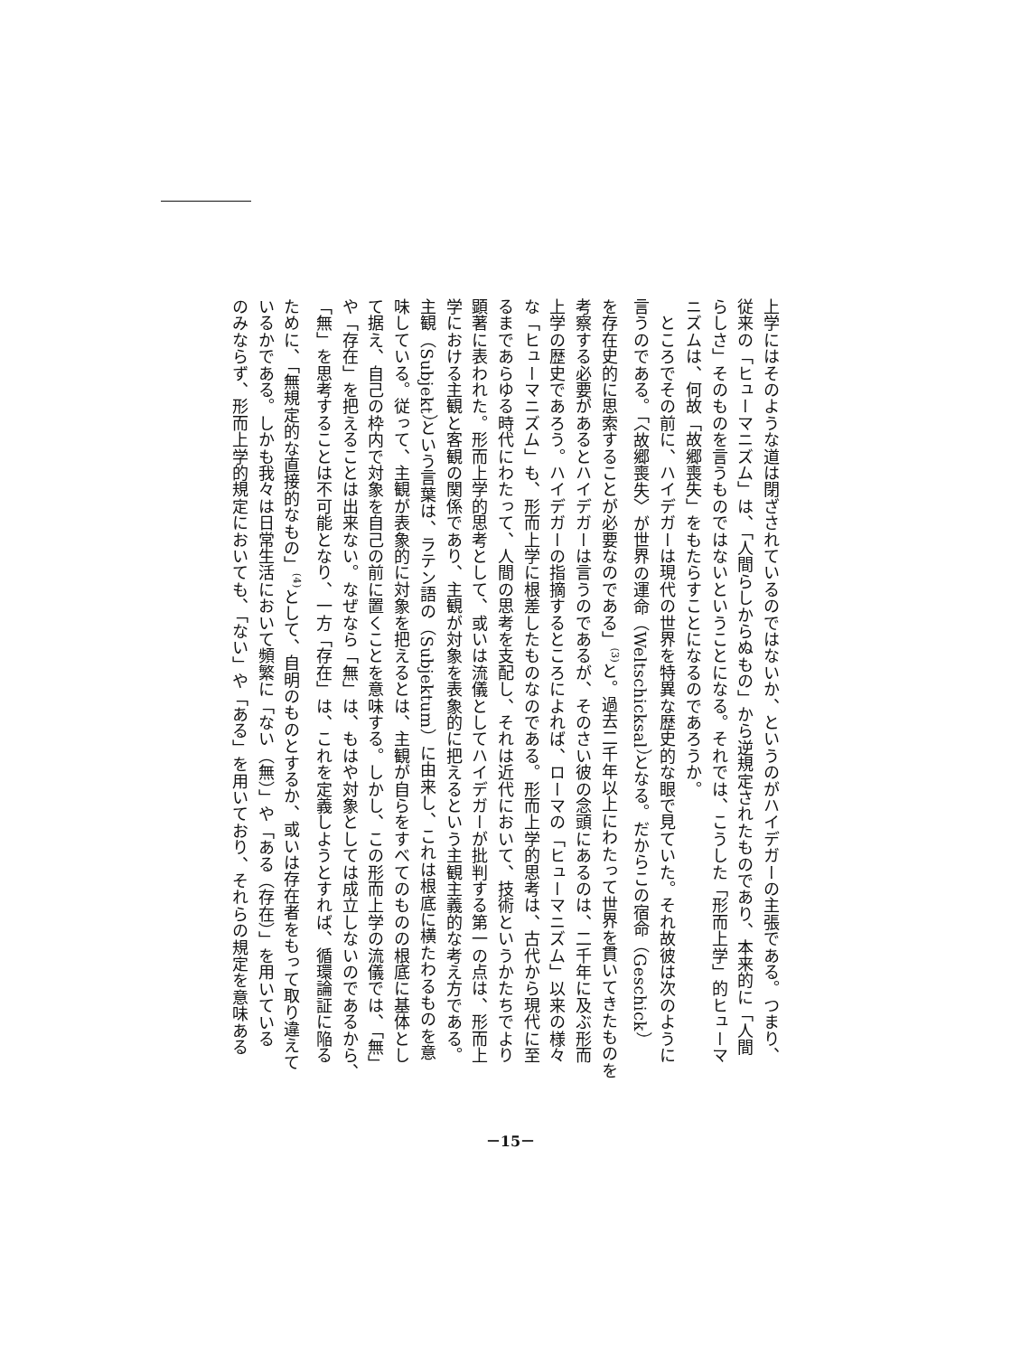上学にはそのような道は閉ざされているのではないか、というのがハイデガーの主張である。つまり、
従来の「ヒューマニズム」は、「人間らしからぬもの」から逆規定されたものであり、本来的に「人間
らしさ」そのものを言うものではないということになる。それでは、こうした「形而上学」的ヒューマ
ニズムは、何故「故郷喪失」をもたらすことになるのであろうか。
　ところでその前に、ハイデガーは現代の世界を特異な歴史的な眼で見ていた。それ故彼は次のように
言うのである。「〈故郷喪失〉が世界の運命（Weltschicksal）となる。だからこの宿命（Geschick）
を存在史的に思索することが必要なのである」<sup>(3)</sup>と。過去二千年以上にわたって世界を貫いてきたものを
考察する必要があるとハイデガーは言うのであるが、そのさい彼の念頭にあるのは、二千年に及ぶ形而
上学の歴史であろう。ハイデガーの指摘するところによれば、ローマの「ヒューマニズム」以来の様々
な「ヒューマニズム」も、形而上学に根差したものなのである。形而上学的思考は、古代から現代に至
るまであらゆる時代にわたって、人間の思考を支配し、それは近代において、技術というかたちでより
顕著に表われた。形而上学的思考として、或いは流儀としてハイデガーが批判する第一の点は、形而上
学における主観と客観の関係であり、主観が対象を表象的に把えるという主観主義的な考え方である。
主観（Subjekt）という言葉は、ラテン語の（Subjektum）に由来し、これは根底に横たわるものを意
味している。従って、主観が表象的に対象を把えるとは、主観が自らをすべてのものの根底に基体とし
て据え、自己の枠内で対象を自己の前に置くことを意味する。しかし、この形而上学の流儀では、「無」
や「存在」を把えることは出来ない。なぜなら「無」は、もはや対象としては成立しないのであるから、
「無」を思考することは不可能となり、一方「存在」は、これを定義しようとすれば、循環論証に陥る
ために、「無規定的な直接的なもの」<sup>(4)</sup>として、自明のものとするか、或いは存在者をもって取り違えて
いるかである。しかも我々は日常生活において頻繁に「ない（無）」や「ある（存在）」を用いている
のみならず、形而上学的規定においても、「ない」や「ある」を用いており、それらの規定を意味ある
－15－